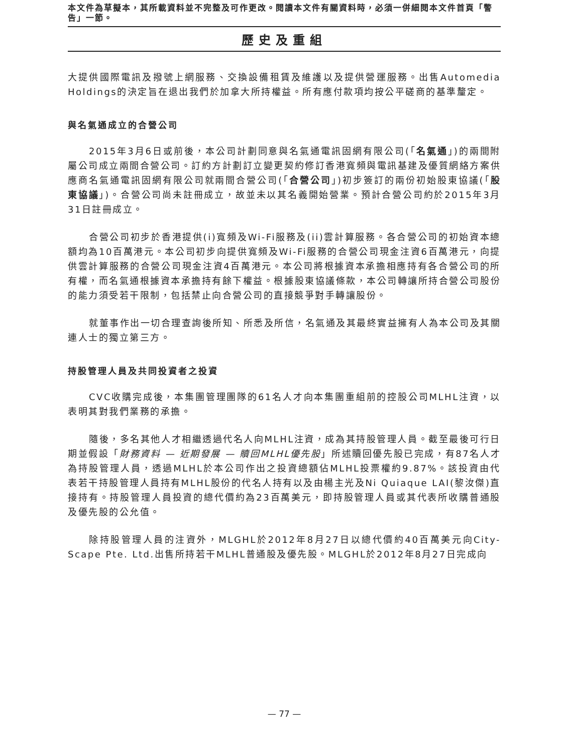本文件為草擬本，其所載資料並不完整及可作更改。閱讀本文件有關資料時，必須一併細閱本文件首頁「警告」一節。
歷史及重組
大提供國際電訊及撥號上網服務、交換設備租賃及維護以及提供營運服務。出售Automedia Holdings的決定旨在退出我們於加拿大所持權益。所有應付款項均按公平磋商的基準釐定。
與名氣通成立的合營公司
2015年3月6日或前後，本公司計劃同意與名氣通電訊固網有限公司(「名氣通」)的兩間附屬公司成立兩間合營公司。訂約方計劃訂立變更契約修訂香港寬頻與電訊基建及優質網絡方案供應商名氣通電訊固網有限公司就兩間合營公司(「合營公司」)初步簽訂的兩份初始股東協議(「股東協議」)。合營公司尚未註冊成立，故並未以其名義開始營業。預計合營公司約於2015年3月31日註冊成立。
合營公司初步於香港提供(i)寬頻及Wi-Fi服務及(ii)雲計算服務。各合營公司的初始資本總額均為10百萬港元。本公司初步向提供寬頻及Wi-Fi服務的合營公司現金注資6百萬港元，向提供雲計算服務的合營公司現金注資4百萬港元。本公司將根據資本承擔相應持有各合營公司的所有權，而名氣通根據資本承擔持有餘下權益。根據股東協議條款，本公司轉讓所持合營公司股份的能力須受若干限制，包括禁止向合營公司的直接競爭對手轉讓股份。
就董事作出一切合理查詢後所知、所悉及所信，名氣通及其最終實益擁有人為本公司及其關連人士的獨立第三方。
持股管理人員及共同投資者之投資
CVC收購完成後，本集團管理團隊的61名人才向本集團重組前的控股公司MLHL注資，以表明其對我們業務的承擔。
隨後，多名其他人才相繼透過代名人向MLHL注資，成為其持股管理人員。截至最後可行日期並假設「財務資料 — 近期發展 — 贖回MLHL優先股」所述贖回優先股已完成，有87名人才為持股管理人員，透過MLHL於本公司作出之投資總額佔MLHL投票權約9.87%。該投資由代表若干持股管理人員持有MLHL股份的代名人持有以及由楊主光及Ni Quiaque LAI(黎汝傑)直接持有。持股管理人員投資的總代價約為23百萬美元，即持股管理人員或其代表所收購普通股及優先股的公允值。
除持股管理人員的注資外，MLGHL於2012年8月27日以總代價約40百萬美元向City-Scape Pte. Ltd.出售所持若干MLHL普通股及優先股。MLGHL於2012年8月27日完成向
— 77 —